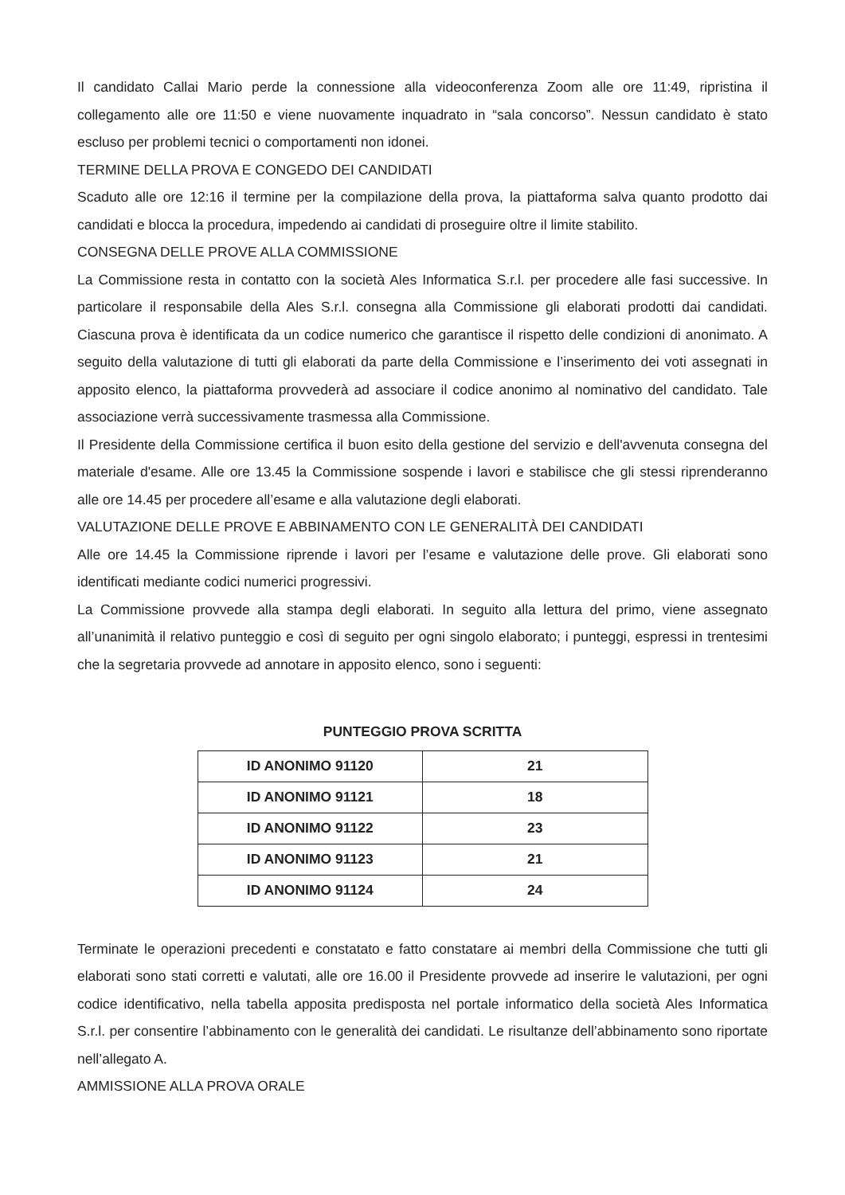Il candidato Callai Mario perde la connessione alla videoconferenza Zoom alle ore 11:49, ripristina il collegamento alle ore 11:50 e viene nuovamente inquadrato in “sala concorso”. Nessun candidato è stato escluso per problemi tecnici o comportamenti non idonei.
TERMINE DELLA PROVA E CONGEDO DEI CANDIDATI
Scaduto alle ore 12:16 il termine per la compilazione della prova, la piattaforma salva quanto prodotto dai candidati e blocca la procedura, impedendo ai candidati di proseguire oltre il limite stabilito.
CONSEGNA DELLE PROVE ALLA COMMISSIONE
La Commissione resta in contatto con la società Ales Informatica S.r.l. per procedere alle fasi successive. In particolare il responsabile della Ales S.r.l. consegna alla Commissione gli elaborati prodotti dai candidati. Ciascuna prova è identificata da un codice numerico che garantisce il rispetto delle condizioni di anonimato. A seguito della valutazione di tutti gli elaborati da parte della Commissione e l’inserimento dei voti assegnati in apposito elenco, la piattaforma provvederà ad associare il codice anonimo al nominativo del candidato. Tale associazione verrà successivamente trasmessa alla Commissione.
Il Presidente della Commissione certifica il buon esito della gestione del servizio e dell'avvenuta consegna del materiale d'esame. Alle ore 13.45 la Commissione sospende i lavori e stabilisce che gli stessi riprenderanno alle ore 14.45 per procedere all’esame e alla valutazione degli elaborati.
VALUTAZIONE DELLE PROVE E ABBINAMENTO CON LE GENERALITÀ DEI CANDIDATI
Alle ore 14.45 la Commissione riprende i lavori per l’esame e valutazione delle prove. Gli elaborati sono identificati mediante codici numerici progressivi.
La Commissione provvede alla stampa degli elaborati. In seguito alla lettura del primo, viene assegnato all’unanimità il relativo punteggio e così di seguito per ogni singolo elaborato; i punteggi, espressi in trentesimi che la segretaria provvede ad annotare in apposito elenco, sono i seguenti:
PUNTEGGIO PROVA SCRITTA
| ID ANONIMO 91120 | 21 |
| ID ANONIMO 91121 | 18 |
| ID ANONIMO 91122 | 23 |
| ID ANONIMO 91123 | 21 |
| ID ANONIMO 91124 | 24 |
Terminate le operazioni precedenti e constatato e fatto constatare ai membri della Commissione che tutti gli elaborati sono stati corretti e valutati, alle ore 16.00 il Presidente provvede ad inserire le valutazioni, per ogni codice identificativo, nella tabella apposita predisposta nel portale informatico della società Ales Informatica S.r.l. per consentire l’abbinamento con le generalità dei candidati. Le risultanze dell’abbinamento sono riportate nell’allegato A.
AMMISSIONE ALLA PROVA ORALE